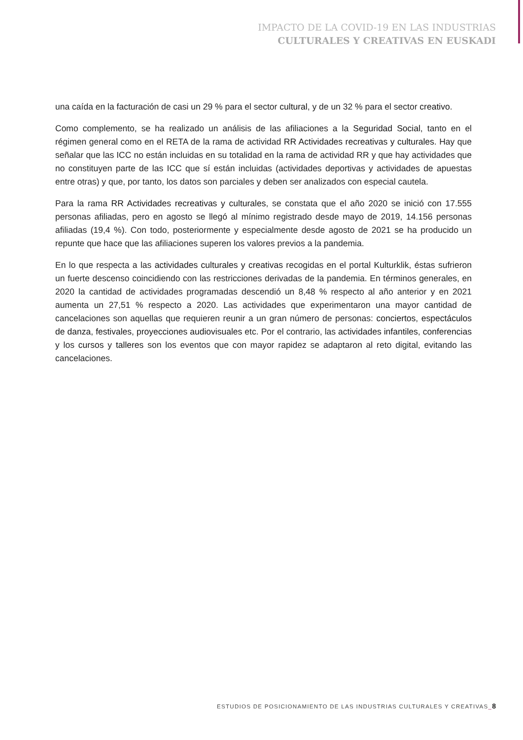IMPACTO DE LA COVID-19 EN LAS INDUSTRIAS
CULTURALES Y CREATIVAS EN EUSKADI
una caída en la facturación de casi un 29 % para el sector cultural, y de un 32 % para el sector creativo.
Como complemento, se ha realizado un análisis de las afiliaciones a la Seguridad Social, tanto en el régimen general como en el RETA de la rama de actividad RR Actividades recreativas y culturales. Hay que señalar que las ICC no están incluidas en su totalidad en la rama de actividad RR y que hay actividades que no constituyen parte de las ICC que sí están incluidas (actividades deportivas y actividades de apuestas entre otras) y que, por tanto, los datos son parciales y deben ser analizados con especial cautela.
Para la rama RR Actividades recreativas y culturales, se constata que el año 2020 se inició con 17.555 personas afiliadas, pero en agosto se llegó al mínimo registrado desde mayo de 2019, 14.156 personas afiliadas (19,4 %). Con todo, posteriormente y especialmente desde agosto de 2021 se ha producido un repunte que hace que las afiliaciones superen los valores previos a la pandemia.
En lo que respecta a las actividades culturales y creativas recogidas en el portal Kulturklik, éstas sufrieron un fuerte descenso coincidiendo con las restricciones derivadas de la pandemia. En términos generales, en 2020 la cantidad de actividades programadas descendió un 8,48 % respecto al año anterior y en 2021 aumenta un 27,51 % respecto a 2020. Las actividades que experimentaron una mayor cantidad de cancelaciones son aquellas que requieren reunir a un gran número de personas: conciertos, espectáculos de danza, festivales, proyecciones audiovisuales etc. Por el contrario, las actividades infantiles, conferencias y los cursos y talleres son los eventos que con mayor rapidez se adaptaron al reto digital, evitando las cancelaciones.
ESTUDIOS DE POSICIONAMIENTO DE LAS INDUSTRIAS CULTURALES Y CREATIVAS_8